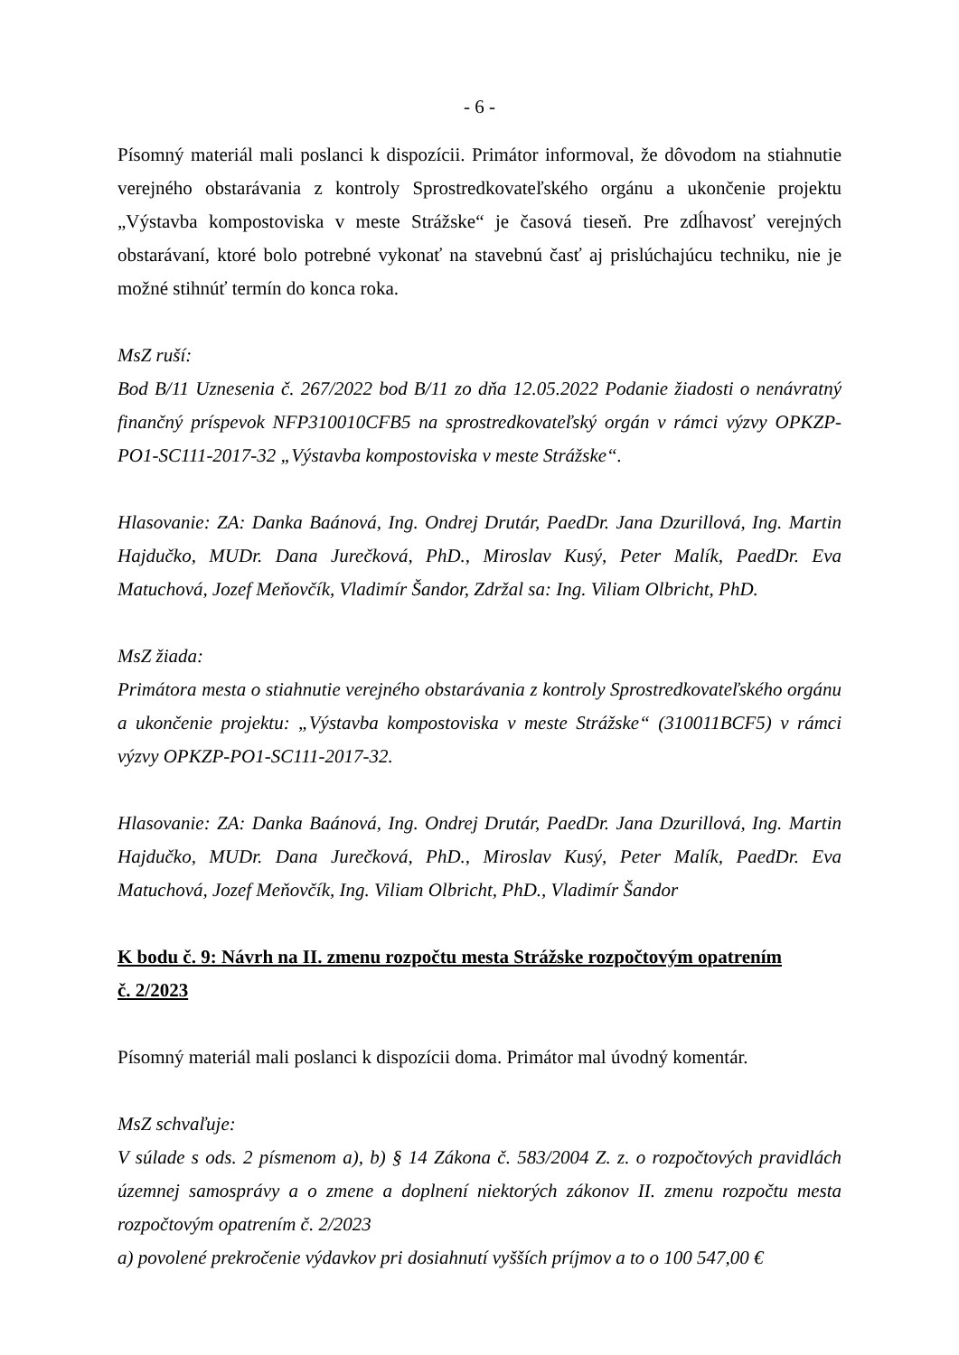- 6 -
Písomný materiál mali poslanci k dispozícii. Primátor informoval, že dôvodom na stiahnutie verejného obstarávania z kontroly Sprostredkovateľského orgánu a ukončenie projektu „Výstavba kompostoviska v meste Strážske“ je časová tieseň. Pre zdĺhavosť verejných obstarávaní, ktoré bolo potrebné vykonať na stavebnú časť aj prislúchajúcu techniku, nie je možné stihnúť termín do konca roka.
MsZ ruší:
Bod B/11 Uznesenia č. 267/2022 bod B/11 zo dňa 12.05.2022 Podanie žiadosti o nenávratný finančný príspevok NFP310010CFB5 na sprostredkovateľský orgán v rámci výzvy OPKZP-PO1-SC111-2017-32 „Výstavba kompostoviska v meste Strážske“.
Hlasovanie: ZA: Danka Baánová, Ing. Ondrej Drutár, PaedDr. Jana Dzurillová, Ing. Martin Hajdučko, MUDr. Dana Jurečková, PhD., Miroslav Kusý, Peter Malík, PaedDr. Eva Matuchová, Jozef Meňovčík, Vladimír Šandor, Zdržal sa: Ing. Viliam Olbricht, PhD.
MsZ žiada:
Primátora mesta o stiahnutie verejného obstarávania z kontroly Sprostredkovateľského orgánu a ukončenie projektu: „Výstavba kompostoviska v meste Strážske“ (310011BCF5) v rámci výzvy OPKZP-PO1-SC111-2017-32.
Hlasovanie: ZA: Danka Baánová, Ing. Ondrej Drutár, PaedDr. Jana Dzurillová, Ing. Martin Hajdučko, MUDr. Dana Jurečková, PhD., Miroslav Kusý, Peter Malík, PaedDr. Eva Matuchová, Jozef Meňovčík, Ing. Viliam Olbricht, PhD., Vladimír Šandor
K bodu č. 9: Návrh na II. zmenu rozpočtu mesta Strážske rozpočtovým opatrením
č. 2/2023
Písomný materiál mali poslanci k dispozícii doma. Primátor mal úvodný komentár.
MsZ schvaľuje:
V súlade s ods. 2 písmenom a), b) § 14 Zákona č. 583/2004 Z. z. o rozpočtových pravidlách územnej samosprávy a o zmene a doplnení niektorých zákonov II. zmenu rozpočtu mesta rozpočtovým opatrením č. 2/2023
a) povolené prekročenie výdavkov pri dosiahnutí vyšších príjmov a to o 100 547,00 €